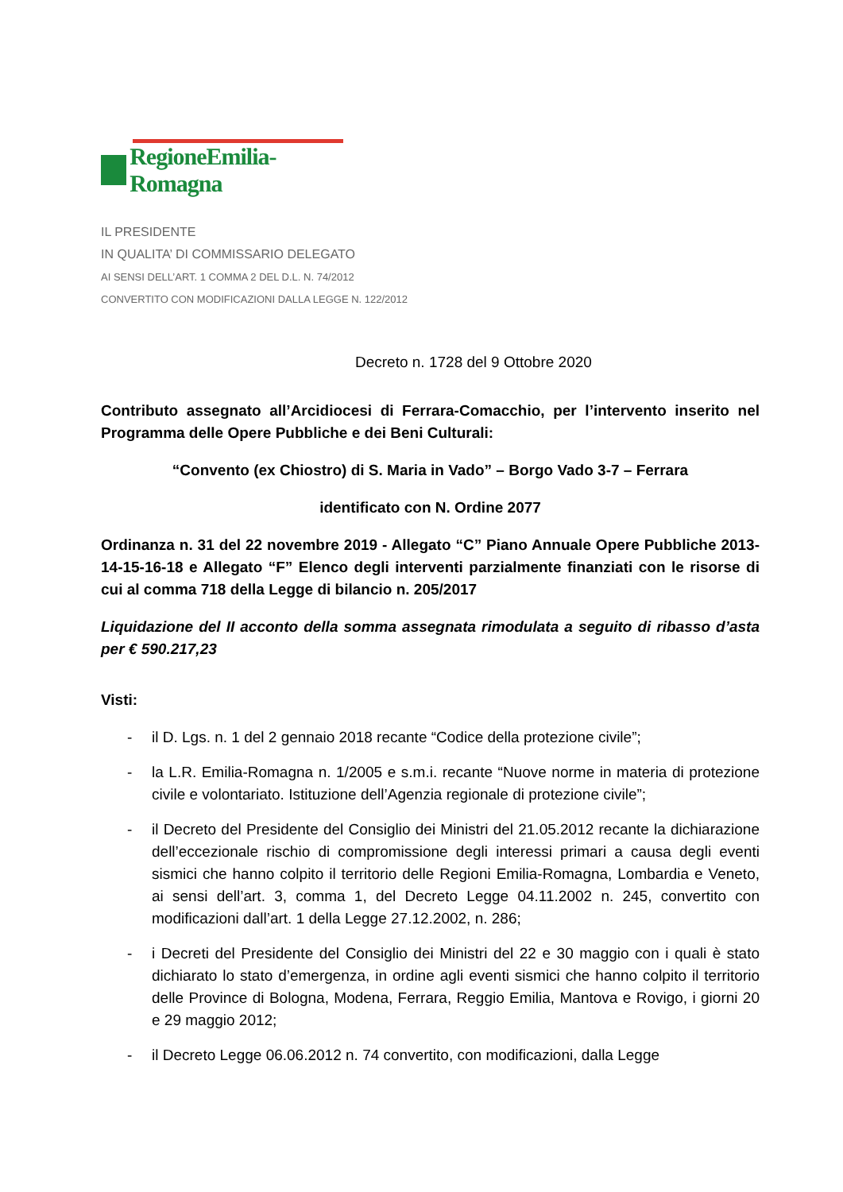RegioneEmilia-Romagna
IL PRESIDENTE
IN QUALITA’ DI COMMISSARIO DELEGATO
AI SENSI DELL’ART. 1 COMMA 2 DEL D.L. N. 74/2012
CONVERTITO CON MODIFICAZIONI DALLA LEGGE N. 122/2012
Decreto n. 1728 del 9 Ottobre 2020
Contributo assegnato all’Arcidiocesi di Ferrara-Comacchio, per l’intervento inserito nel Programma delle Opere Pubbliche e dei Beni Culturali:
“Convento (ex Chiostro) di S. Maria in Vado” – Borgo Vado 3-7 – Ferrara
identificato con N. Ordine 2077
Ordinanza n. 31 del 22 novembre 2019 - Allegato “C” Piano Annuale Opere Pubbliche 2013-14-15-16-18 e Allegato “F” Elenco degli interventi parzialmente finanziati con le risorse di cui al comma 718 della Legge di bilancio n. 205/2017
Liquidazione del II acconto della somma assegnata rimodulata a seguito di ribasso d’asta per € 590.217,23
Visti:
- il D. Lgs. n. 1 del 2 gennaio 2018 recante “Codice della protezione civile”;
- la L.R. Emilia-Romagna n. 1/2005 e s.m.i. recante “Nuove norme in materia di protezione civile e volontariato. Istituzione dell’Agenzia regionale di protezione civile”;
- il Decreto del Presidente del Consiglio dei Ministri del 21.05.2012 recante la dichiarazione dell’eccezionale rischio di compromissione degli interessi primari a causa degli eventi sismici che hanno colpito il territorio delle Regioni Emilia-Romagna, Lombardia e Veneto, ai sensi dell’art. 3, comma 1, del Decreto Legge 04.11.2002 n. 245, convertito con modificazioni dall’art. 1 della Legge 27.12.2002, n. 286;
- i Decreti del Presidente del Consiglio dei Ministri del 22 e 30 maggio con i quali è stato dichiarato lo stato d’emergenza, in ordine agli eventi sismici che hanno colpito il territorio delle Province di Bologna, Modena, Ferrara, Reggio Emilia, Mantova e Rovigo, i giorni 20 e 29 maggio 2012;
- il Decreto Legge 06.06.2012 n. 74 convertito, con modificazioni, dalla Legge